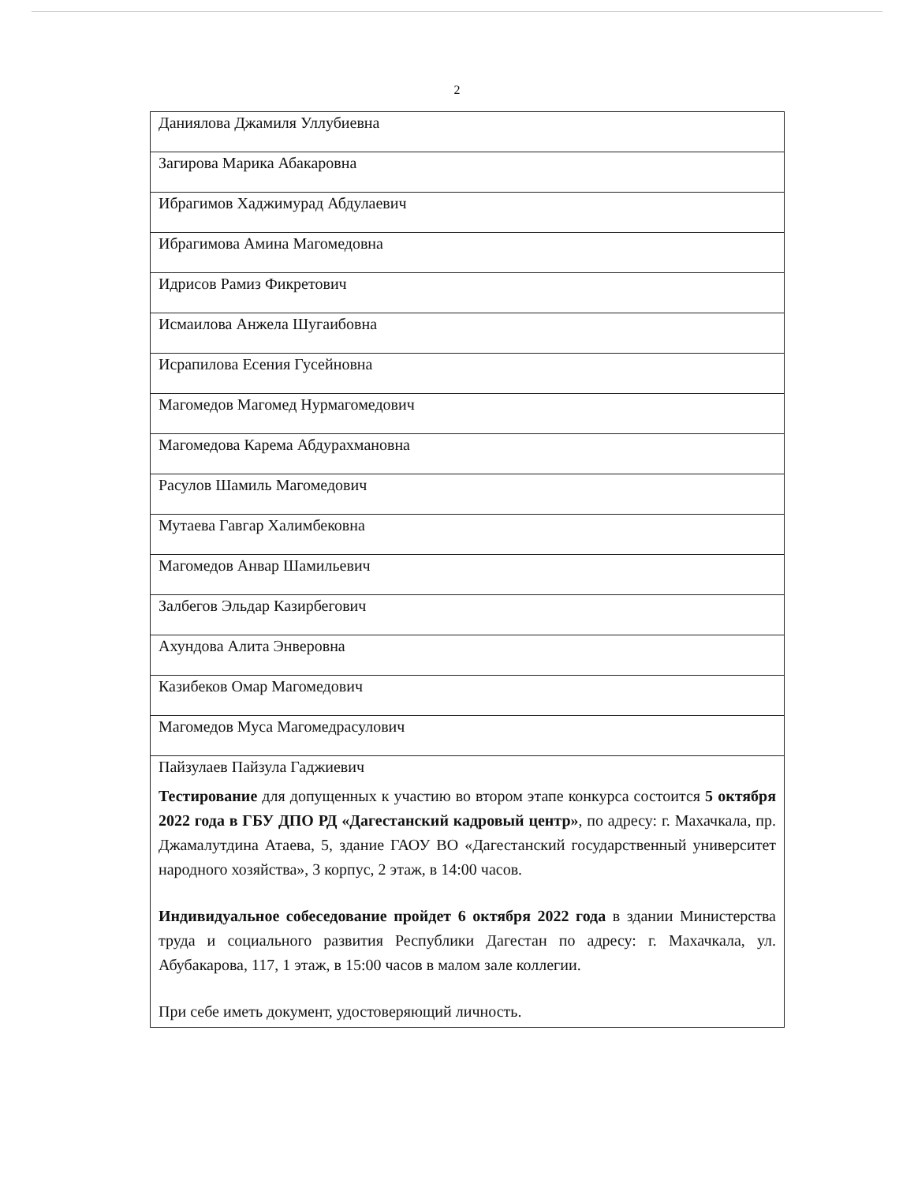2
| Даниялова Джамиля Уллубиевна |
| Загирова Марика Абакаровна |
| Ибрагимов Хаджимурад Абдулаевич |
| Ибрагимова Амина Магомедовна |
| Идрисов Рамиз Фикретович |
| Исмаилова Анжела Шугаибовна |
| Исрапилова Есения Гусейновна |
| Магомедов Магомед Нурмагомедович |
| Магомедова Карема Абдурахмановна |
| Расулов Шамиль Магомедович |
| Мутаева Гавгар Халимбековна |
| Магомедов Анвар Шамильевич |
| Залбегов Эльдар Казирбегович |
| Ахундова Алита Энверовна |
| Казибеков Омар Магомедович |
| Магомедов Муса Магомедрасулович |
| Пайзулаев Пайзула Гаджиевич Тестирование для допущенных к участию во втором этапе конкурса состоится 5 октября 2022 года в ГБУ ДПО РД «Дагестанский кадровый центр» , по адресу: г. Махачкала, пр. Джамалутдина Атаева, 5, здание ГАОУ ВО «Дагестанский государственный университет народного хозяйства», 3 корпус, 2 этаж, в 14:00 часов. Индивидуальное собеседование пройдет 6 октября 2022 года в здании Министерства труда и социального развития Республики Дагестан по адресу: г. Махачкала, ул. Абубакарова, 117, 1 этаж, в 15:00 часов в малом зале коллегии. При себе иметь документ, удостоверяющий личность. |